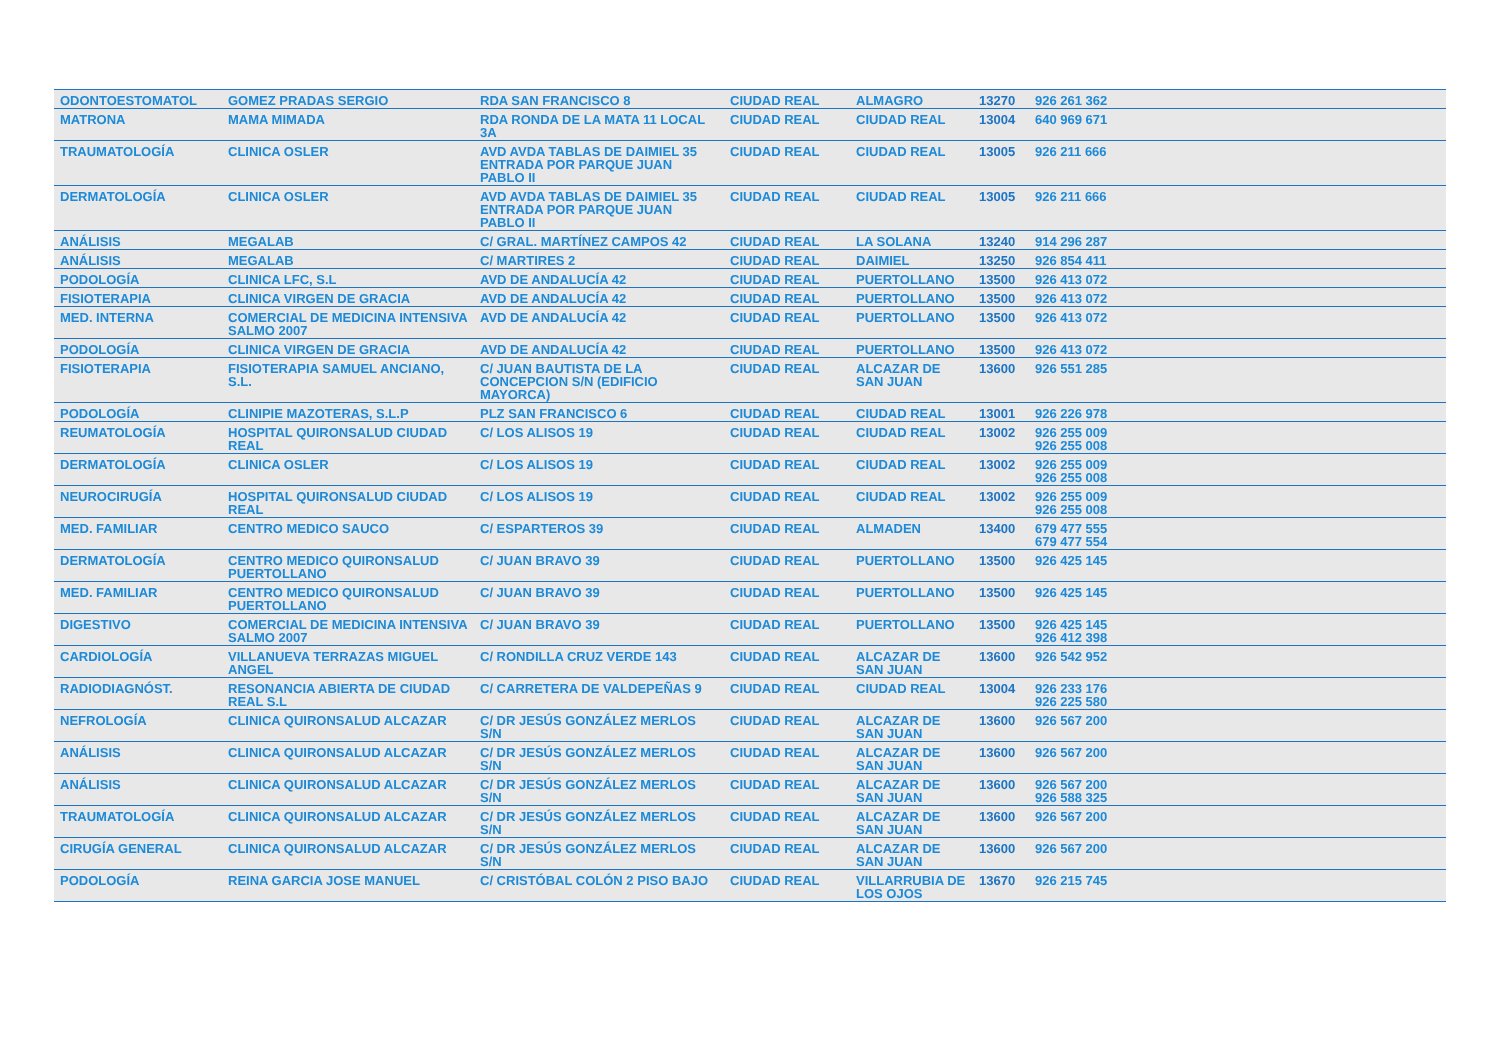| ODONTOESTOMATOL | GOMEZ PRADAS SERGIO | RDA SAN FRANCISCO 8 | CIUDAD REAL | ALMAGRO | 13270 | 926 261 362 | |
| MATRONA | MAMA MIMADA | RDA RONDA DE LA MATA 11 LOCAL 3A | CIUDAD REAL | CIUDAD REAL | 13004 | 640 969 671 | |
| TRAUMATOLOGÍA | CLINICA OSLER | AVD AVDA TABLAS DE DAIMIEL 35 ENTRADA POR PARQUE JUAN PABLO II | CIUDAD REAL | CIUDAD REAL | 13005 | 926 211 666 | |
| DERMATOLOGÍA | CLINICA OSLER | AVD AVDA TABLAS DE DAIMIEL 35 ENTRADA POR PARQUE JUAN PABLO II | CIUDAD REAL | CIUDAD REAL | 13005 | 926 211 666 | |
| ANÁLISIS | MEGALAB | C/ GRAL. MARTÍNEZ CAMPOS 42 | CIUDAD REAL | LA SOLANA | 13240 | 914 296 287 | |
| ANÁLISIS | MEGALAB | C/ MARTIRES 2 | CIUDAD REAL | DAIMIEL | 13250 | 926 854 411 | |
| PODOLOGÍA | CLINICA LFC, S.L | AVD DE ANDALUCÍA 42 | CIUDAD REAL | PUERTOLLANO | 13500 | 926 413 072 | |
| FISIOTERAPIA | CLINICA VIRGEN DE GRACIA | AVD DE ANDALUCÍA 42 | CIUDAD REAL | PUERTOLLANO | 13500 | 926 413 072 | |
| MED. INTERNA | COMERCIAL DE MEDICINA INTENSIVA SALMO 2007 | AVD DE ANDALUCÍA 42 | CIUDAD REAL | PUERTOLLANO | 13500 | 926 413 072 | |
| PODOLOGÍA | CLINICA VIRGEN DE GRACIA | AVD DE ANDALUCÍA 42 | CIUDAD REAL | PUERTOLLANO | 13500 | 926 413 072 | |
| FISIOTERAPIA | FISIOTERAPIA SAMUEL ANCIANO, S.L. | C/ JUAN BAUTISTA DE LA CONCEPCION S/N (EDIFICIO MAYORCA) | CIUDAD REAL | ALCAZAR DE SAN JUAN | 13600 | 926 551 285 | |
| PODOLOGÍA | CLINIPIE MAZOTERAS, S.L.P | PLZ SAN FRANCISCO 6 | CIUDAD REAL | CIUDAD REAL | 13001 | 926 226 978 | |
| REUMATOLOGÍA | HOSPITAL QUIRONSALUD CIUDAD REAL | C/ LOS ALISOS 19 | CIUDAD REAL | CIUDAD REAL | 13002 | 926 255 009 926 255 008 | |
| DERMATOLOGÍA | CLINICA OSLER | C/ LOS ALISOS 19 | CIUDAD REAL | CIUDAD REAL | 13002 | 926 255 009 926 255 008 | |
| NEUROCIRUGÍA | HOSPITAL QUIRONSALUD CIUDAD REAL | C/ LOS ALISOS 19 | CIUDAD REAL | CIUDAD REAL | 13002 | 926 255 009 926 255 008 | |
| MED. FAMILIAR | CENTRO MEDICO SAUCO | C/ ESPARTEROS 39 | CIUDAD REAL | ALMADEN | 13400 | 679 477 555 679 477 554 | |
| DERMATOLOGÍA | CENTRO MEDICO QUIRONSALUD PUERTOLLANO | C/ JUAN BRAVO 39 | CIUDAD REAL | PUERTOLLANO | 13500 | 926 425 145 | |
| MED. FAMILIAR | CENTRO MEDICO QUIRONSALUD PUERTOLLANO | C/ JUAN BRAVO 39 | CIUDAD REAL | PUERTOLLANO | 13500 | 926 425 145 | |
| DIGESTIVO | COMERCIAL DE MEDICINA INTENSIVA SALMO 2007 | C/ JUAN BRAVO 39 | CIUDAD REAL | PUERTOLLANO | 13500 | 926 425 145 926 412 398 | |
| CARDIOLOGÍA | VILLANUEVA TERRAZAS MIGUEL ANGEL | C/ RONDILLA CRUZ VERDE 143 | CIUDAD REAL | ALCAZAR DE SAN JUAN | 13600 | 926 542 952 | |
| RADIODIAGNÓST. | RESONANCIA ABIERTA DE CIUDAD REAL S.L | C/ CARRETERA DE VALDEPEÑAS 9 | CIUDAD REAL | CIUDAD REAL | 13004 | 926 233 176 926 225 580 | |
| NEFROLOGÍA | CLINICA QUIRONSALUD ALCAZAR | C/ DR JESÚS GONZÁLEZ MERLOS S/N | CIUDAD REAL | ALCAZAR DE SAN JUAN | 13600 | 926 567 200 | |
| ANÁLISIS | CLINICA QUIRONSALUD ALCAZAR | C/ DR JESÚS GONZÁLEZ MERLOS S/N | CIUDAD REAL | ALCAZAR DE SAN JUAN | 13600 | 926 567 200 | |
| ANÁLISIS | CLINICA QUIRONSALUD ALCAZAR | C/ DR JESÚS GONZÁLEZ MERLOS S/N | CIUDAD REAL | ALCAZAR DE SAN JUAN | 13600 | 926 567 200 926 588 325 | |
| TRAUMATOLOGÍA | CLINICA QUIRONSALUD ALCAZAR | C/ DR JESÚS GONZÁLEZ MERLOS S/N | CIUDAD REAL | ALCAZAR DE SAN JUAN | 13600 | 926 567 200 | |
| CIRUGÍA GENERAL | CLINICA QUIRONSALUD ALCAZAR | C/ DR JESÚS GONZÁLEZ MERLOS S/N | CIUDAD REAL | ALCAZAR DE SAN JUAN | 13600 | 926 567 200 | |
| PODOLOGÍA | REINA GARCIA JOSE MANUEL | C/ CRISTÓBAL COLÓN 2 PISO BAJO | CIUDAD REAL | VILLARRUBIA DE LOS OJOS | 13670 | 926 215 745 | |